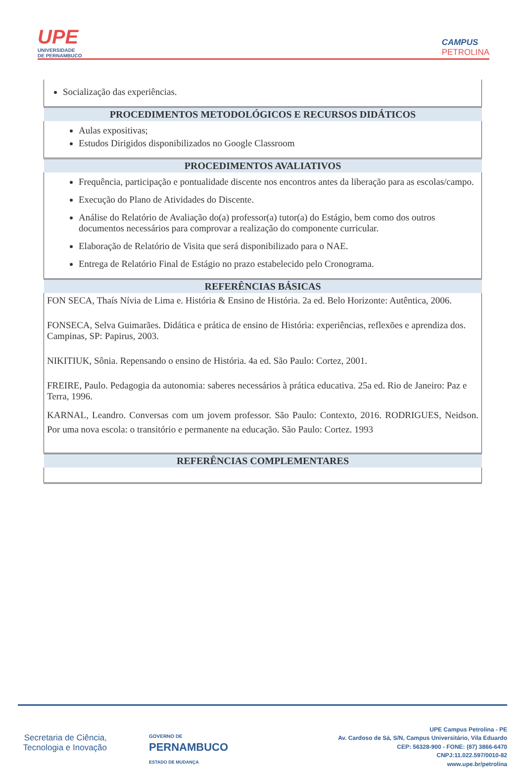UPE
UNIVERSIDADE
DE PERNAMBUCO
CAMPUS
PETROLINA
| Socialização das experiências. |
| PROCEDIMENTOS METODOLÓGICOS E RECURSOS DIDÁTICOS |
| Aulas expositivas; Estudos Dirigidos disponibilizados no Google Classroom |
| PROCEDIMENTOS AVALIATIVOS |
| Frequência, participação e pontualidade discente nos encontros antes da liberação para as escolas/campo. Execução do Plano de Atividades do Discente. Análise do Relatório de Avaliação do(a) professor(a) tutor(a) do Estágio, bem como dos outros documentos necessários para comprovar a realização do componente curricular. Elaboração de Relatório de Visita que será disponibilizado para o NAE. Entrega de Relatório Final de Estágio no prazo estabelecido pelo Cronograma. |
| REFERÊNCIAS BÁSICAS |
| FON SECA, Thaís Nívia de Lima e. História & Ensino de História. 2a ed. Belo Horizonte: Autêntica, 2006. FONSECA, Selva Guimarães. Didática e prática de ensino de História: experiências, reflexões e aprendiza dos. Campinas, SP: Papirus, 2003. NIKITIUK, Sônia. Repensando o ensino de História. 4a ed. São Paulo: Cortez, 2001. FREIRE, Paulo. Pedagogia da autonomia: saberes necessários à prática educativa. 25a ed. Rio de Janeiro: Paz e Terra, 1996. KARNAL, Leandro. Conversas com um jovem professor. São Paulo: Contexto, 2016. RODRIGUES, Neidson. Por uma nova escola: o transitório e permanente na educação. São Paulo: Cortez. 1993 |
| REFERÊNCIAS COMPLEMENTARES |
Secretaria de Ciência, Tecnologia e Inovação
GOVERNO DE
PERNAMBUCO
ESTADO DE MUDANÇA
UPE Campus Petrolina - PE
Av. Cardoso de Sá, S/N, Campus Universitário, Vila Eduardo
CEP: 56328-900 - FONE: (87) 3866-6470
CNPJ:11.022.597/0010-82
www.upe.br/petrolina